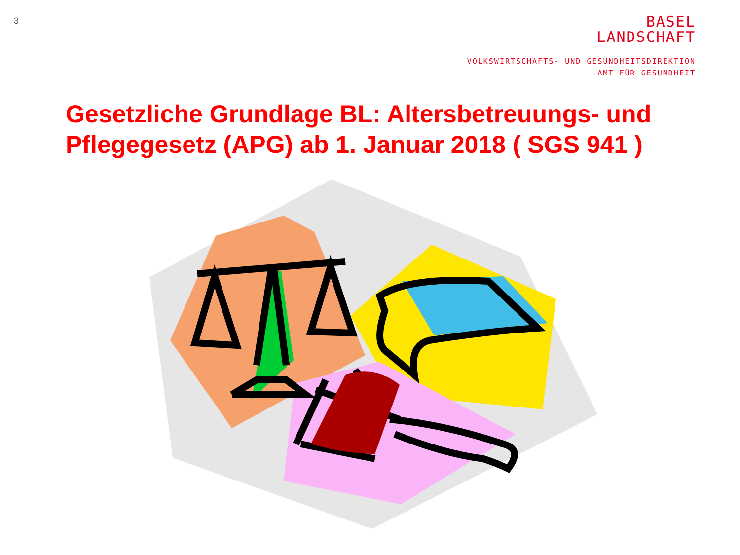3
BASEL
LANDSCHAFT
VOLKSWIRTSCHAFTS- UND GESUNDHEITSDIREKTION
AMT FÜR GESUNDHEIT
Gesetzliche Grundlage BL: Altersbetreuungs- und Pflegegesetz (APG) ab 1. Januar 2018 ( SGS 941 )